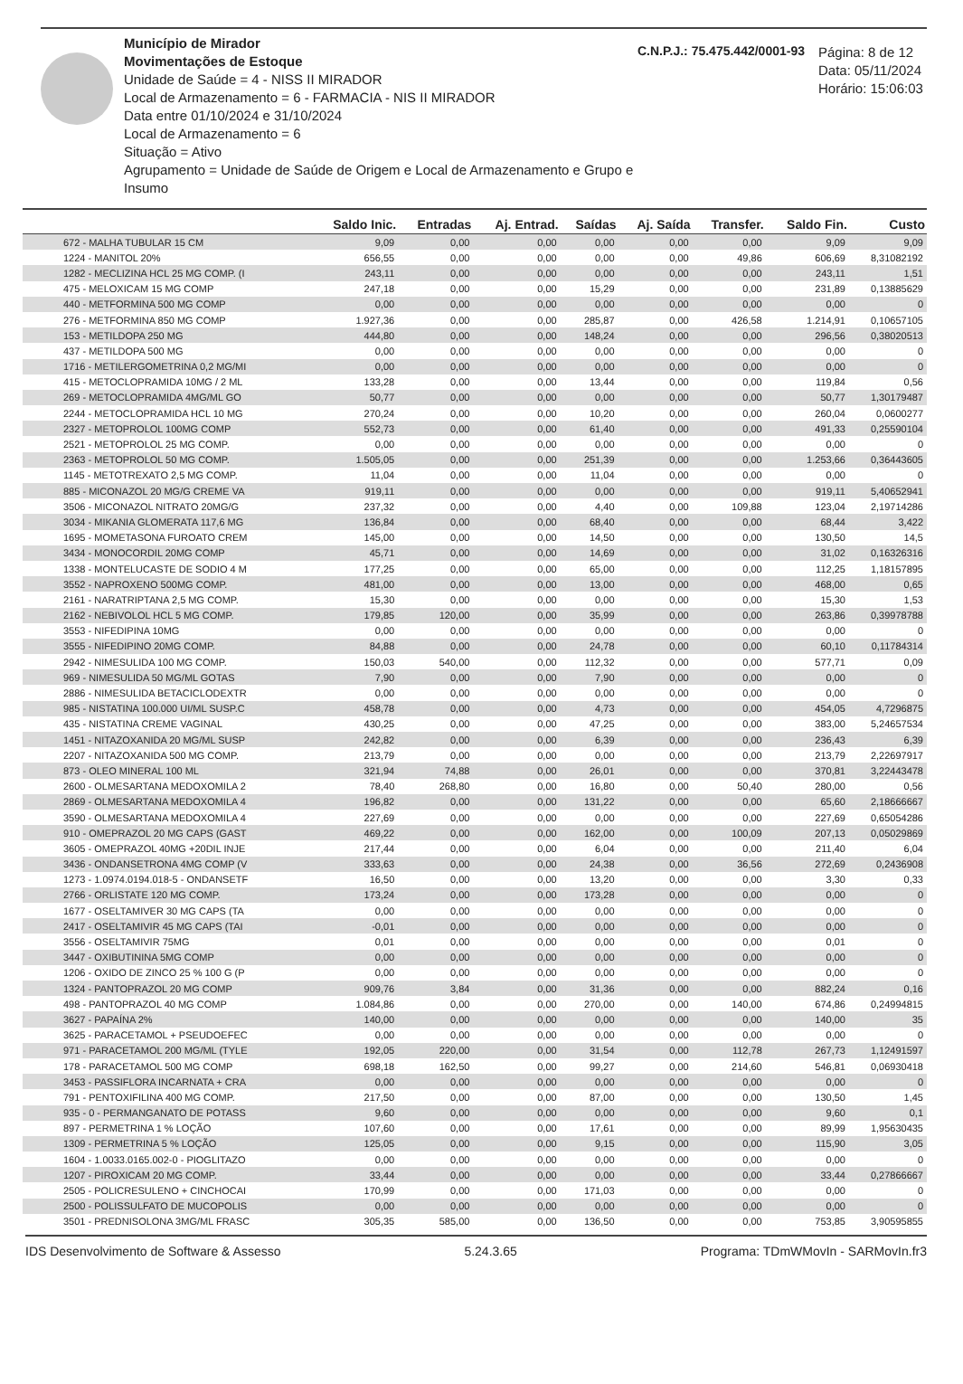Município de Mirador
Movimentações de Estoque
Unidade de Saúde = 4 - NISS II MIRADOR
Local de Armazenamento = 6 - FARMACIA - NIS II MIRADOR
Data entre 01/10/2024 e 31/10/2024
Local de Armazenamento = 6
Situação = Ativo
Agrupamento = Unidade de Saúde de Origem e Local de Armazenamento e Grupo e Insumo
C.N.P.J.: 75.475.442/0001-93
Página: 8 de 12
Data: 05/11/2024
Horário: 15:06:03
| | Saldo Inic. | Entradas | Aj. Entrad. | Saídas | Aj. Saída | Transfer. | Saldo Fin. | Custo |
| --- | --- | --- | --- | --- | --- | --- | --- | --- |
| 672 - MALHA TUBULAR 15 CM | 9,09 | 0,00 | 0,00 | 0,00 | 0,00 | 0,00 | 9,09 | 9,09 |
| 1224 - MANITOL 20% | 656,55 | 0,00 | 0,00 | 0,00 | 0,00 | 49,86 | 606,69 | 8,31082192 |
| 1282 - MECLIZINA HCL 25 MG COMP. (I | 243,11 | 0,00 | 0,00 | 0,00 | 0,00 | 0,00 | 243,11 | 1,51 |
| 475 - MELOXICAM 15 MG COMP | 247,18 | 0,00 | 0,00 | 15,29 | 0,00 | 0,00 | 231,89 | 0,13885629 |
| 440 - METFORMINA 500 MG COMP | 0,00 | 0,00 | 0,00 | 0,00 | 0,00 | 0,00 | 0,00 | 0 |
| 276 - METFORMINA 850 MG COMP | 1.927,36 | 0,00 | 0,00 | 285,87 | 0,00 | 426,58 | 1.214,91 | 0,10657105 |
| 153 - METILDOPA 250 MG | 444,80 | 0,00 | 0,00 | 148,24 | 0,00 | 0,00 | 296,56 | 0,38020513 |
| 437 - METILDOPA 500 MG | 0,00 | 0,00 | 0,00 | 0,00 | 0,00 | 0,00 | 0,00 | 0 |
| 1716 - METILERGOMETRINA 0,2 MG/MI | 0,00 | 0,00 | 0,00 | 0,00 | 0,00 | 0,00 | 0,00 | 0 |
| 415 - METOCLOPRAMIDA 10MG / 2 ML | 133,28 | 0,00 | 0,00 | 13,44 | 0,00 | 0,00 | 119,84 | 0,56 |
| 269 - METOCLOPRAMIDA 4MG/ML GO | 50,77 | 0,00 | 0,00 | 0,00 | 0,00 | 0,00 | 50,77 | 1,30179487 |
| 2244 - METOCLOPRAMIDA HCL 10 MG | 270,24 | 0,00 | 0,00 | 10,20 | 0,00 | 0,00 | 260,04 | 0,0600277 |
| 2327 - METOPROLOL 100MG COMP | 552,73 | 0,00 | 0,00 | 61,40 | 0,00 | 0,00 | 491,33 | 0,25590104 |
| 2521 - METOPROLOL 25 MG COMP. | 0,00 | 0,00 | 0,00 | 0,00 | 0,00 | 0,00 | 0,00 | 0 |
| 2363 - METOPROLOL 50 MG COMP. | 1.505,05 | 0,00 | 0,00 | 251,39 | 0,00 | 0,00 | 1.253,66 | 0,36443605 |
| 1145 - METOTREXATO 2,5 MG COMP. | 11,04 | 0,00 | 0,00 | 11,04 | 0,00 | 0,00 | 0,00 | 0 |
| 885 - MICONAZOL 20 MG/G CREME VA | 919,11 | 0,00 | 0,00 | 0,00 | 0,00 | 0,00 | 919,11 | 5,40652941 |
| 3506 - MICONAZOL NITRATO 20MG/G | 237,32 | 0,00 | 0,00 | 4,40 | 0,00 | 109,88 | 123,04 | 2,19714286 |
| 3034 - MIKANIA GLOMERATA 117,6 MG | 136,84 | 0,00 | 0,00 | 68,40 | 0,00 | 0,00 | 68,44 | 3,422 |
| 1695 - MOMETASONA FUROATO CREM | 145,00 | 0,00 | 0,00 | 14,50 | 0,00 | 0,00 | 130,50 | 14,5 |
| 3434 - MONOCORDIL 20MG COMP | 45,71 | 0,00 | 0,00 | 14,69 | 0,00 | 0,00 | 31,02 | 0,16326316 |
| 1338 - MONTELUCASTE DE SODIO 4 M | 177,25 | 0,00 | 0,00 | 65,00 | 0,00 | 0,00 | 112,25 | 1,18157895 |
| 3552 - NAPROXENO 500MG COMP. | 481,00 | 0,00 | 0,00 | 13,00 | 0,00 | 0,00 | 468,00 | 0,65 |
| 2161 - NARATRIPTANA 2,5 MG COMP. | 15,30 | 0,00 | 0,00 | 0,00 | 0,00 | 0,00 | 15,30 | 1,53 |
| 2162 - NEBIVOLOL HCL 5 MG COMP. | 179,85 | 120,00 | 0,00 | 35,99 | 0,00 | 0,00 | 263,86 | 0,39978788 |
| 3553 - NIFEDIPINA 10MG | 0,00 | 0,00 | 0,00 | 0,00 | 0,00 | 0,00 | 0,00 | 0 |
| 3555 - NIFEDIPINO 20MG COMP. | 84,88 | 0,00 | 0,00 | 24,78 | 0,00 | 0,00 | 60,10 | 0,11784314 |
| 2942 - NIMESULIDA 100 MG COMP. | 150,03 | 540,00 | 0,00 | 112,32 | 0,00 | 0,00 | 577,71 | 0,09 |
| 969 - NIMESULIDA 50 MG/ML GOTAS | 7,90 | 0,00 | 0,00 | 7,90 | 0,00 | 0,00 | 0,00 | 0 |
| 2886 - NIMESULIDA BETACICLODEXTR | 0,00 | 0,00 | 0,00 | 0,00 | 0,00 | 0,00 | 0,00 | 0 |
| 985 - NISTATINA 100.000 UI/ML SUSP.C | 458,78 | 0,00 | 0,00 | 4,73 | 0,00 | 0,00 | 454,05 | 4,7296875 |
| 435 - NISTATINA CREME VAGINAL | 430,25 | 0,00 | 0,00 | 47,25 | 0,00 | 0,00 | 383,00 | 5,24657534 |
| 1451 - NITAZOXANIDA 20 MG/ML SUSP | 242,82 | 0,00 | 0,00 | 6,39 | 0,00 | 0,00 | 236,43 | 6,39 |
| 2207 - NITAZOXANIDA 500 MG COMP. | 213,79 | 0,00 | 0,00 | 0,00 | 0,00 | 0,00 | 213,79 | 2,22697917 |
| 873 - OLEO MINERAL 100 ML | 321,94 | 74,88 | 0,00 | 26,01 | 0,00 | 0,00 | 370,81 | 3,22443478 |
| 2600 - OLMESARTANA MEDOXOMILA 2 | 78,40 | 268,80 | 0,00 | 16,80 | 0,00 | 50,40 | 280,00 | 0,56 |
| 2869 - OLMESARTANA MEDOXOMILA 4 | 196,82 | 0,00 | 0,00 | 131,22 | 0,00 | 0,00 | 65,60 | 2,18666667 |
| 3590 - OLMESARTANA MEDOXOMILA 4 | 227,69 | 0,00 | 0,00 | 0,00 | 0,00 | 0,00 | 227,69 | 0,65054286 |
| 910 - OMEPRAZOL 20 MG CAPS (GAST | 469,22 | 0,00 | 0,00 | 162,00 | 0,00 | 100,09 | 207,13 | 0,05029869 |
| 3605 - OMEPRAZOL 40MG +20DIL INJE | 217,44 | 0,00 | 0,00 | 6,04 | 0,00 | 0,00 | 211,40 | 6,04 |
| 3436 - ONDANSETRONA 4MG COMP (V | 333,63 | 0,00 | 0,00 | 24,38 | 0,00 | 36,56 | 272,69 | 0,2436908 |
| 1273 - 1.0974.0194.018-5 - ONDANSETF | 16,50 | 0,00 | 0,00 | 13,20 | 0,00 | 0,00 | 3,30 | 0,33 |
| 2766 - ORLISTATE 120 MG COMP. | 173,24 | 0,00 | 0,00 | 173,28 | 0,00 | 0,00 | 0,00 | 0 |
| 1677 - OSELTAMIVER 30 MG CAPS (TA | 0,00 | 0,00 | 0,00 | 0,00 | 0,00 | 0,00 | 0,00 | 0 |
| 2417 - OSELTAMIVIR 45 MG CAPS (TAI | -0,01 | 0,00 | 0,00 | 0,00 | 0,00 | 0,00 | 0,00 | 0 |
| 3556 - OSELTAMIVIR 75MG | 0,01 | 0,00 | 0,00 | 0,00 | 0,00 | 0,00 | 0,01 | 0 |
| 3447 - OXIBUTININA 5MG COMP | 0,00 | 0,00 | 0,00 | 0,00 | 0,00 | 0,00 | 0,00 | 0 |
| 1206 - OXIDO DE ZINCO 25 % 100 G (P | 0,00 | 0,00 | 0,00 | 0,00 | 0,00 | 0,00 | 0,00 | 0 |
| 1324 - PANTOPRAZOL 20 MG COMP | 909,76 | 3,84 | 0,00 | 31,36 | 0,00 | 0,00 | 882,24 | 0,16 |
| 498 - PANTOPRAZOL 40 MG COMP | 1.084,86 | 0,00 | 0,00 | 270,00 | 0,00 | 140,00 | 674,86 | 0,24994815 |
| 3627 - PAPAÍNA 2% | 140,00 | 0,00 | 0,00 | 0,00 | 0,00 | 0,00 | 140,00 | 35 |
| 3625 - PARACETAMOL + PSEUDOEFEC | 0,00 | 0,00 | 0,00 | 0,00 | 0,00 | 0,00 | 0,00 | 0 |
| 971 - PARACETAMOL 200 MG/ML (TYLE | 192,05 | 220,00 | 0,00 | 31,54 | 0,00 | 112,78 | 267,73 | 1,12491597 |
| 178 - PARACETAMOL 500 MG COMP | 698,18 | 162,50 | 0,00 | 99,27 | 0,00 | 214,60 | 546,81 | 0,06930418 |
| 3453 - PASSIFLORA INCARNATA + CRA | 0,00 | 0,00 | 0,00 | 0,00 | 0,00 | 0,00 | 0,00 | 0 |
| 791 - PENTOXIFILINA 400 MG COMP. | 217,50 | 0,00 | 0,00 | 87,00 | 0,00 | 0,00 | 130,50 | 1,45 |
| 935 - 0 - PERMANGANATO DE POTASS | 9,60 | 0,00 | 0,00 | 0,00 | 0,00 | 0,00 | 9,60 | 0,1 |
| 897 - PERMETRINA 1 % LOÇÃO | 107,60 | 0,00 | 0,00 | 17,61 | 0,00 | 0,00 | 89,99 | 1,95630435 |
| 1309 - PERMETRINA 5 % LOÇÃO | 125,05 | 0,00 | 0,00 | 9,15 | 0,00 | 0,00 | 115,90 | 3,05 |
| 1604 - 1.0033.0165.002-0 - PIOGLITAZO | 0,00 | 0,00 | 0,00 | 0,00 | 0,00 | 0,00 | 0,00 | 0 |
| 1207 - PIROXICAM 20 MG COMP. | 33,44 | 0,00 | 0,00 | 0,00 | 0,00 | 0,00 | 33,44 | 0,27866667 |
| 2505 - POLICRESULENO + CINCHOCAI | 170,99 | 0,00 | 0,00 | 171,03 | 0,00 | 0,00 | 0,00 | 0 |
| 2500 - POLISSULFATO DE MUCOPOLIS | 0,00 | 0,00 | 0,00 | 0,00 | 0,00 | 0,00 | 0,00 | 0 |
| 3501 - PREDNISOLONA 3MG/ML FRASC | 305,35 | 585,00 | 0,00 | 136,50 | 0,00 | 0,00 | 753,85 | 3,90595855 |
IDS Desenvolvimento de Software & Assesso 5.24.3.65 Programa: TDmWMovIn - SARMovIn.fr3